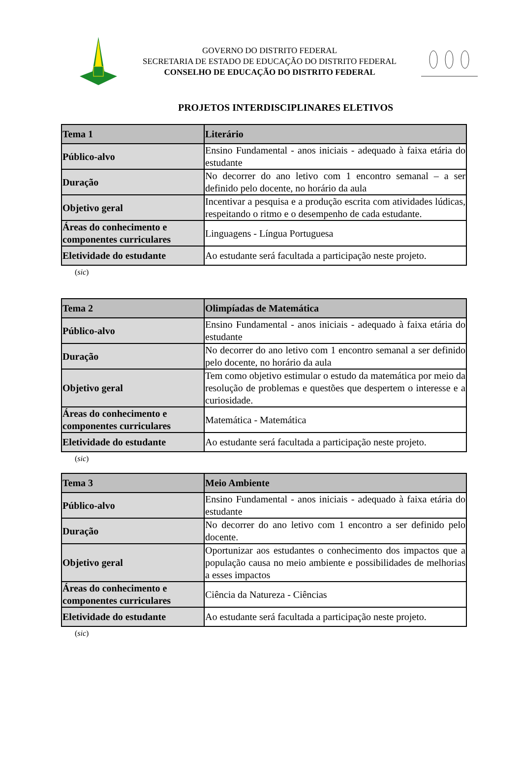GOVERNO DO DISTRITO FEDERAL
SECRETARIA DE ESTADO DE EDUCAÇÃO DO DISTRITO FEDERAL
CONSELHO DE EDUCAÇÃO DO DISTRITO FEDERAL
PROJETOS INTERDISCIPLINARES ELETIVOS
| Tema 1 | Literário |
| Público-alvo | Ensino Fundamental - anos iniciais - adequado à faixa etária do estudante |
| Duração | No decorrer do ano letivo com 1 encontro semanal – a ser definido pelo docente, no horário da aula |
| Objetivo geral | Incentivar a pesquisa e a produção escrita com atividades lúdicas, respeitando o ritmo e o desempenho de cada estudante. |
| Áreas do conhecimento e componentes curriculares | Linguagens - Língua Portuguesa |
| Eletividade do estudante | Ao estudante será facultada a participação neste projeto. |
(sic)
| Tema 2 | Olimpíadas de Matemática |
| Público-alvo | Ensino Fundamental - anos iniciais - adequado à faixa etária do estudante |
| Duração | No decorrer do ano letivo com 1 encontro semanal a ser definido pelo docente, no horário da aula |
| Objetivo geral | Tem como objetivo estimular o estudo da matemática por meio da resolução de problemas e questões que despertem o interesse e a curiosidade. |
| Áreas do conhecimento e componentes curriculares | Matemática - Matemática |
| Eletividade do estudante | Ao estudante será facultada a participação neste projeto. |
(sic)
| Tema 3 | Meio Ambiente |
| Público-alvo | Ensino Fundamental - anos iniciais - adequado à faixa etária do estudante |
| Duração | No decorrer do ano letivo com 1 encontro a ser definido pelo docente. |
| Objetivo geral | Oportunizar aos estudantes o conhecimento dos impactos que a população causa no meio ambiente e possibilidades de melhorias a esses impactos |
| Áreas do conhecimento e componentes curriculares | Ciência da Natureza - Ciências |
| Eletividade do estudante | Ao estudante será facultada a participação neste projeto. |
(sic)